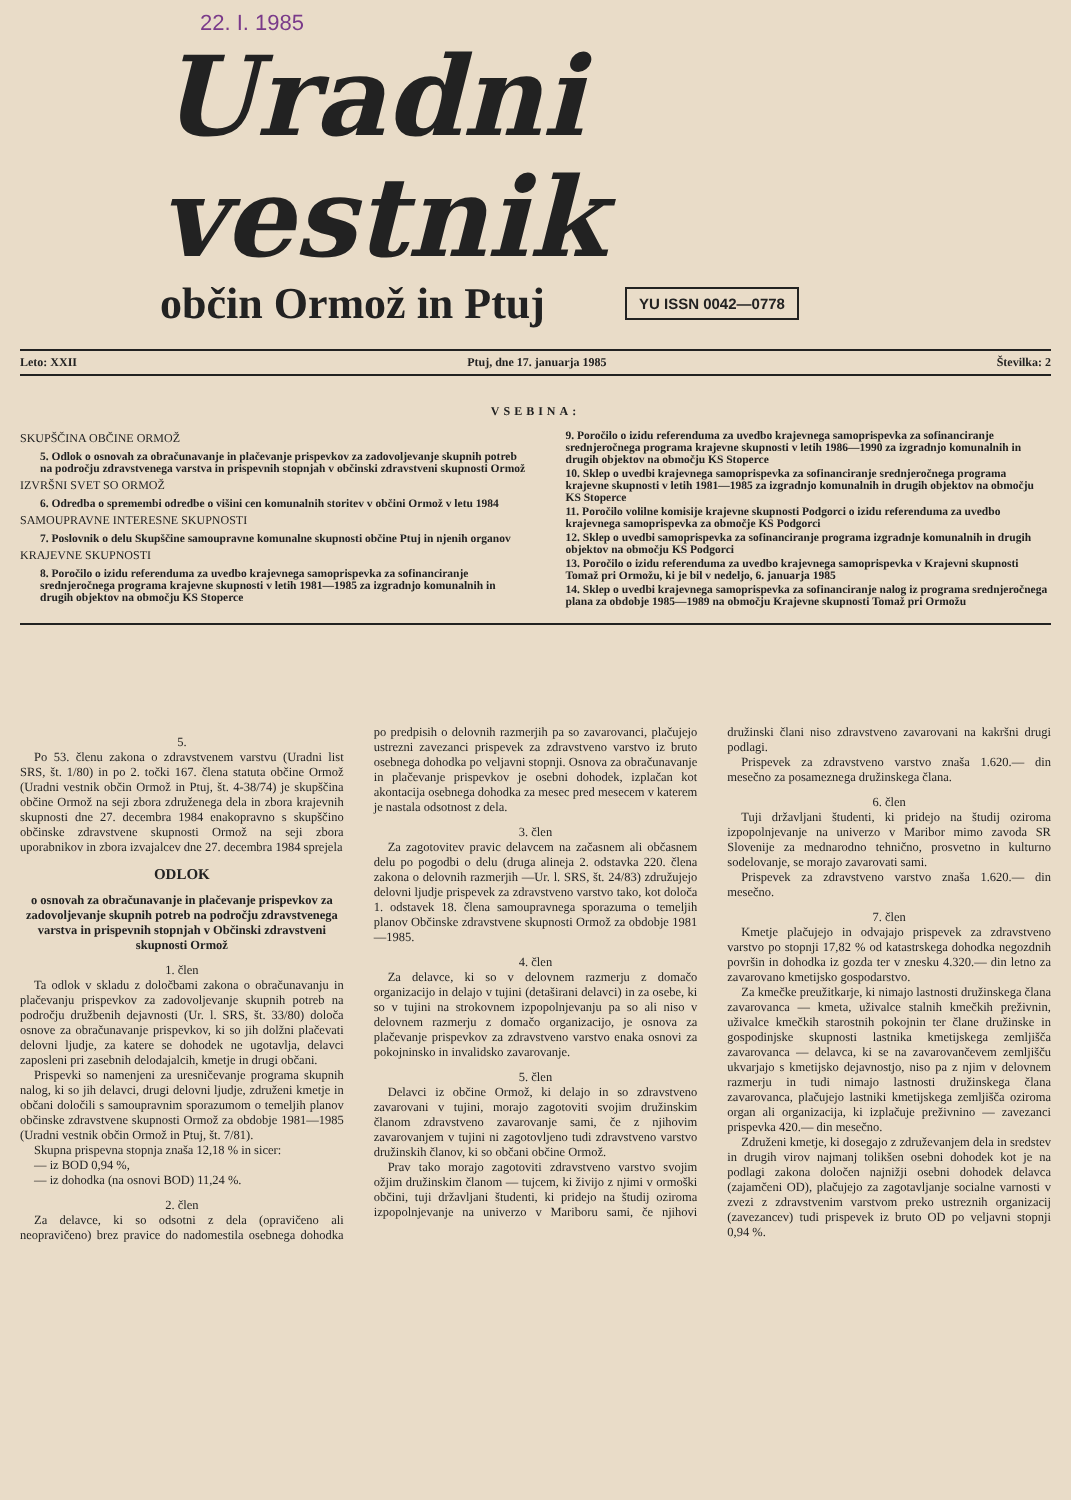22. I. 1985
Uradni vestnik
občin Ormož in Ptuj
YU ISSN 0042—0778
Leto: XXII Ptuj, dne 17. januarja 1985 Številka: 2
VSEBINA:
SKUPŠČINA OBČINE ORMOŽ
5. Odlok o osnovah za obračunavanje in plačevanje prispevkov za zadovoljevanje skupnih potreb na področju zdravstvenega varstva in prispevnih stopnjah v občinski zdravstveni skupnosti Ormož
IZVRŠNI SVET SO ORMOŽ
6. Odredba o spremembi odredbe o višini cen komunalnih storitev v občini Ormož v letu 1984
SAMOUPRAVNE INTERESNE SKUPNOSTI
7. Poslovnik o delu Skupščine samoupravne komunalne skupnosti občine Ptuj in njenih organov
KRAJEVNE SKUPNOSTI
8. Poročilo o izidu referenduma za uvedbo krajevnega samoprispevka za sofinanciranje srednjeročnega programa krajevne skupnosti v letih 1981—1985 za izgradnjo komunalnih in drugih objektov na območju KS Stoperce
9. Poročilo o izidu referenduma za uvedbo krajevnega samoprispevka za sofinanciranje srednjeročnega programa krajevne skupnosti v letih 1986—1990 za izgradnjo komunalnih in drugih objektov na območju KS Stoperce
10. Sklep o uvedbi krajevnega samoprispevka za sofinanciranje srednjeročnega programa krajevne skupnosti v letih 1981—1985 za izgradnjo komunalnih in drugih objektov na območju KS Stoperce
11. Poročilo volilne komisije krajevne skupnosti Podgorci o izidu referenduma za uvedbo krajevnega samoprispevka za območje KS Podgorci
12. Sklep o uvedbi samoprispevka za sofinanciranje programa izgradnje komunalnih in drugih objektov na območju KS Podgorci
13. Poročilo o izidu referenduma za uvedbo krajevnega samoprispevka v Krajevni skupnosti Tomaž pri Ormožu, ki je bil v nedeljo, 6. januarja 1985
14. Sklep o uvedbi krajevnega samoprispevka za sofinanciranje nalog iz programa srednjeročnega plana za obdobje 1985—1989 na območju Krajevne skupnosti Tomaž pri Ormožu
5.
Po 53. členu zakona o zdravstvenem varstvu (Uradni list SRS, št. 1/80) in po 2. točki 167. člena statuta občine Ormož (Uradni vestnik občin Ormož in Ptuj, št. 4-38/74) je skupščina občine Ormož na seji zbora združenega dela in zbora krajevnih skupnosti dne 27. decembra 1984 enakopravno s skupščino občinske zdravstvene skupnosti Ormož na seji zbora uporabnikov in zbora izvajalcev dne 27. decembra 1984 sprejela
ODLOK
o osnovah za obračunavanje in plačevanje prispevkov za zadovoljevanje skupnih potreb na področju zdravstvenega varstva in prispevnih stopnjah v Občinski zdravstveni skupnosti Ormož
1. člen
Ta odlok v skladu z določbami zakona o obračunavanju in plačevanju prispevkov za zadovoljevanje skupnih potreb na področju družbenih dejavnosti (Ur. l. SRS, št. 33/80) določa osnove za obračunavanje prispevkov, ki so jih dolžni plačevati delovni ljudje, za katere se dohodek ne ugotavlja, delavci zaposleni pri zasebnih delodajalcih, kmetje in drugi občani.
Prispevki so namenjeni za uresničevanje programa skupnih nalog, ki so jih delavci, drugi delovni ljudje, združeni kmetje in občani določili s samoupravnim sporazumom o temeljih planov občinske zdravstvene skupnosti Ormož za obdobje 1981—1985 (Uradni vestnik občin Ormož in Ptuj, št. 7/81).
Skupna prispevna stopnja znaša 12,18 % in sicer:
— iz BOD 0,94 %,
— iz dohodka (na osnovi BOD) 11,24 %.
2. člen
Za delavce, ki so odsotni z dela (opravičeno ali neopravičeno) brez pravice do nadomestila osebnega dohodka po predpisih o delovnih razmerjih pa so zavarovanci, plačujejo ustrezni zavezanci prispevek za zdravstveno varstvo iz bruto osebnega dohodka po veljavni stopnji. Osnova za obračunavanje in plačevanje prispevkov je osebni dohodek, izplačan kot akontacija osebnega dohodka za mesec pred mesecem v katerem je nastala odsotnost z dela.
3. člen
Za zagotovitev pravic delavcem na začasnem ali občasnem delu po pogodbi o delu (druga alineja 2. odstavka 220. člena zakona o delovnih razmerjih —Ur. l. SRS, št. 24/83) združujejo delovni ljudje prispevek za zdravstveno varstvo tako, kot določa 1. odstavek 18. člena samoupravnega sporazuma o temeljih planov Občinske zdravstvene skupnosti Ormož za obdobje 1981—1985.
4. člen
Za delavce, ki so v delovnem razmerju z domačo organizacijo in delajo v tujini (detaširani delavci) in za osebe, ki so v tujini na strokovnem izpopolnjevanju pa so ali niso v delovnem razmerju z domačo organizacijo, je osnova za plačevanje prispevkov za zdravstveno varstvo enaka osnovi za pokojninsko in invalidsko zavarovanje.
5. člen
Delavci iz občine Ormož, ki delajo in so zdravstveno zavarovani v tujini, morajo zagotoviti svojim družinskim članom zdravstveno zavarovanje sami, če z njihovim zavarovanjem v tujini ni zagotovljeno tudi zdravstveno varstvo družinskih članov, ki so občani občine Ormož.
Prav tako morajo zagotoviti zdravstveno varstvo svojim ožjim družinskim članom — tujcem, ki živijo z njimi v ormoški občini, tuji državljani študenti, ki pridejo na študij oziroma izpopolnjevanje na univerzo v Mariboru sami, če njihovi družinski člani niso zdravstveno zavarovani na kakršni drugi podlagi.
Prispevek za zdravstveno varstvo znaša 1.620.— din mesečno za posameznega družinskega člana.
6. člen
Tuji državljani študenti, ki pridejo na študij oziroma izpopolnjevanje na univerzo v Maribor mimo zavoda SR Slovenije za mednarodno tehnično, prosvetno in kulturno sodelovanje, se morajo zavarovati sami.
Prispevek za zdravstveno varstvo znaša 1.620.— din mesečno.
7. člen
Kmetje plačujejo in odvajajo prispevek za zdravstveno varstvo po stopnji 17,82 % od katastrskega dohodka negozdnih površin in dohodka iz gozda ter v znesku 4.320.— din letno za zavarovano kmetijsko gospodarstvo.
Za kmečke preužitkarje, ki nimajo lastnosti družinskega člana zavarovanca — kmeta, uživalce stalnih kmečkih preživnin, uživalce kmečkih starostnih pokojnin ter člane družinske in gospodinjske skupnosti lastnika kmetijskega zemljišča zavarovanca — delavca, ki se na zavarovančevem zemljišču ukvarjajo s kmetijsko dejavnostjo, niso pa z njim v delovnem razmerju in tudi nimajo lastnosti družinskega člana zavarovanca, plačujejo lastniki kmetijskega zemljišča oziroma organ ali organizacija, ki izplačuje preživnino — zavezanci prispevka 420.— din mesečno.
Združeni kmetje, ki dosegajo z združevanjem dela in sredstev in drugih virov najmanj tolikšen osebni dohodek kot je na podlagi zakona določen najnižji osebni dohodek delavca (zajamčeni OD), plačujejo za zagotavljanje socialne varnosti v zvezi z zdravstvenim varstvom preko ustreznih organizacij (zavezancev) tudi prispevek iz bruto OD po veljavni stopnji 0,94 %.